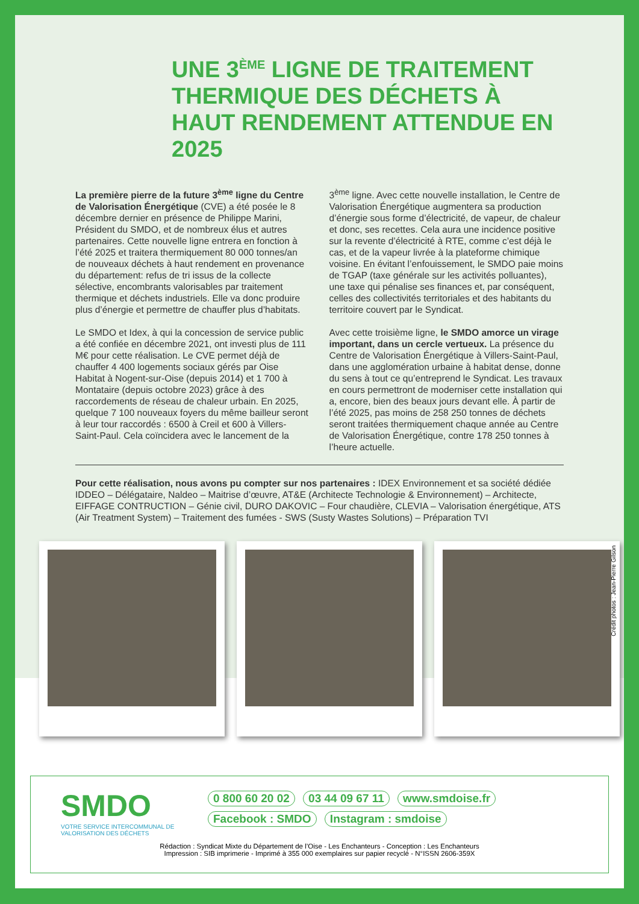UNE 3<sup>ÈME</sup> LIGNE DE TRAITEMENT THERMIQUE DES DÉCHETS À HAUT RENDEMENT ATTENDUE EN 2025
La première pierre de la future 3<sup>ème</sup> ligne du Centre de Valorisation Énergétique (CVE) a été posée le 8 décembre dernier en présence de Philippe Marini, Président du SMDO, et de nombreux élus et autres partenaires. Cette nouvelle ligne entrera en fonction à l’été 2025 et traitera thermiquement 80 000 tonnes/an de nouveaux déchets à haut rendement en provenance du département: refus de tri issus de la collecte sélective, encombrants valorisables par traitement thermique et déchets industriels. Elle va donc produire plus d’énergie et permettre de chauffer plus d’habitats.
Le SMDO et Idex, à qui la concession de service public a été confiée en décembre 2021, ont investi plus de 111 M€ pour cette réalisation. Le CVE permet déjà de chauffer 4 400 logements sociaux gérés par Oise Habitat à Nogent-sur-Oise (depuis 2014) et 1 700 à Montataire (depuis octobre 2023) grâce à des raccordements de réseau de chaleur urbain. En 2025, quelque 7 100 nouveaux foyers du même bailleur seront à leur tour raccordés : 6500 à Creil et 600 à Villers-Saint-Paul. Cela coïncidera avec le lancement de la 3<sup>ème</sup> ligne. Avec cette nouvelle installation, le Centre de Valorisation Énergétique augmentera sa production d’énergie sous forme d’électricité, de vapeur, de chaleur et donc, ses recettes. Cela aura une incidence positive sur la revente d’électricité à RTE, comme c’est déjà le cas, et de la vapeur livrée à la plateforme chimique voisine. En évitant l’enfouissement, le SMDO paie moins de TGAP (taxe générale sur les activités polluantes), une taxe qui pénalise ses finances et, par conséquent, celles des collectivités territoriales et des habitants du territoire couvert par le Syndicat.
Avec cette troisième ligne, le SMDO amorce un virage important, dans un cercle vertueux. La présence du Centre de Valorisation Énergétique à Villers-Saint-Paul, dans une agglomération urbaine à habitat dense, donne du sens à tout ce qu’entreprend le Syndicat. Les travaux en cours permettront de moderniser cette installation qui a, encore, bien des beaux jours devant elle. À partir de l’été 2025, pas moins de 258 250 tonnes de déchets seront traitées thermiquement chaque année au Centre de Valorisation Énergétique, contre 178 250 tonnes à l’heure actuelle.
Pour cette réalisation, nous avons pu compter sur nos partenaires : IDEX Environnement et sa société dédiée IDDEO – Délégataire, Naldeo – Maitrise d’œuvre, AT&E (Architecte Technologie & Environnement) – Architecte, EIFFAGE CONTRUCTION – Génie civil, DURO DAKOVIC – Four chaudière, CLEVIA – Valorisation énergétique, ATS (Air Treatment System) – Traitement des fumées - SWS (Susty Wastes Solutions) – Préparation TVI
Crédit photos : Jean-Pierre Gilson
SMDO
VOTRE SERVICE INTERCOMMUNAL DE VALORISATION DES DÉCHETS
0 800 60 20 02 03 44 09 67 11 www.smdoise.fr
Facebook : SMDO Instagram : smdoise
Rédaction : Syndicat Mixte du Département de l’Oise - Les Enchanteurs - Conception : Les Enchanteurs
Impression : SIB imprimerie - Imprimé à 355 000 exemplaires sur papier recyclé - N°ISSN 2606-359X